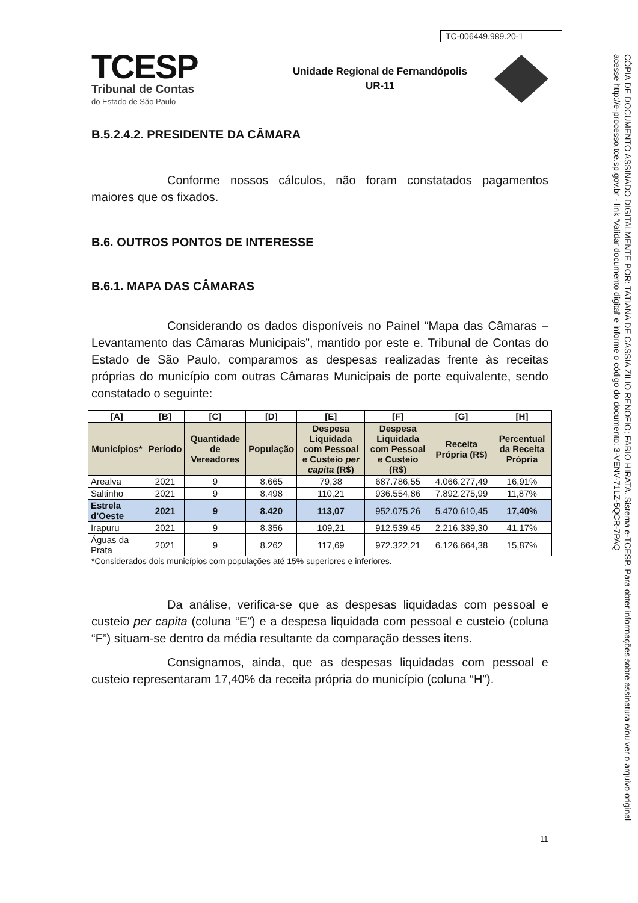TC-006449.989.20-1
TCESP
Tribunal de Contas
do Estado de São Paulo
Unidade Regional de Fernandópolis
UR-11
B.5.2.4.2. PRESIDENTE DA CÂMARA
Conforme nossos cálculos, não foram constatados pagamentos maiores que os fixados.
B.6. OUTROS PONTOS DE INTERESSE
B.6.1. MAPA DAS CÂMARAS
Considerando os dados disponíveis no Painel “Mapa das Câmaras – Levantamento das Câmaras Municipais”, mantido por este e. Tribunal de Contas do Estado de São Paulo, comparamos as despesas realizadas frente às receitas próprias do município com outras Câmaras Municipais de porte equivalente, sendo constatado o seguinte:
| [A] | [B] | [C] | [D] | [E] | [F] | [G] | [H] |
| --- | --- | --- | --- | --- | --- | --- | --- |
| Municípios* | Período | Quantidade de Vereadores | População | Despesa Liquidada com Pessoal e Custeio per capita (R$) | Despesa Liquidada com Pessoal e Custeio (R$) | Receita Própria (R$) | Percentual da Receita Própria |
| Arealva | 2021 | 9 | 8.665 | 79,38 | 687.786,55 | 4.066.277,49 | 16,91% |
| Saltinho | 2021 | 9 | 8.498 | 110,21 | 936.554,86 | 7.892.275,99 | 11,87% |
| Estrela d’Oeste | 2021 | 9 | 8.420 | 113,07 | 952.075,26 | 5.470.610,45 | 17,40% |
| Irapuru | 2021 | 9 | 8.356 | 109,21 | 912.539,45 | 2.216.339,30 | 41,17% |
| Águas da Prata | 2021 | 9 | 8.262 | 117,69 | 972.322,21 | 6.126.664,38 | 15,87% |
*Considerados dois municípios com populações até 15% superiores e inferiores.
Da análise, verifica-se que as despesas liquidadas com pessoal e custeio per capita (coluna “E”) e a despesa liquidada com pessoal e custeio (coluna “F”) situam-se dentro da média resultante da comparação desses itens.
Consignamos, ainda, que as despesas liquidadas com pessoal e custeio representaram 17,40% da receita própria do município (coluna “H”).
11
CÓPIA DE DOCUMENTO ASSINADO DIGITALMENTE POR: TATIANA DE CASSIA ZILIO RENOFIO; FABIO HIRATA. Sistema e-TCESP. Para obter informações sobre assinatura e/ou ver o arquivo original acesse http://e-processo.tce.sp.gov.br - link 'Validar documento digital' e informe o código do documento: 3-VENV-71LZ-5QCR-7PAQ